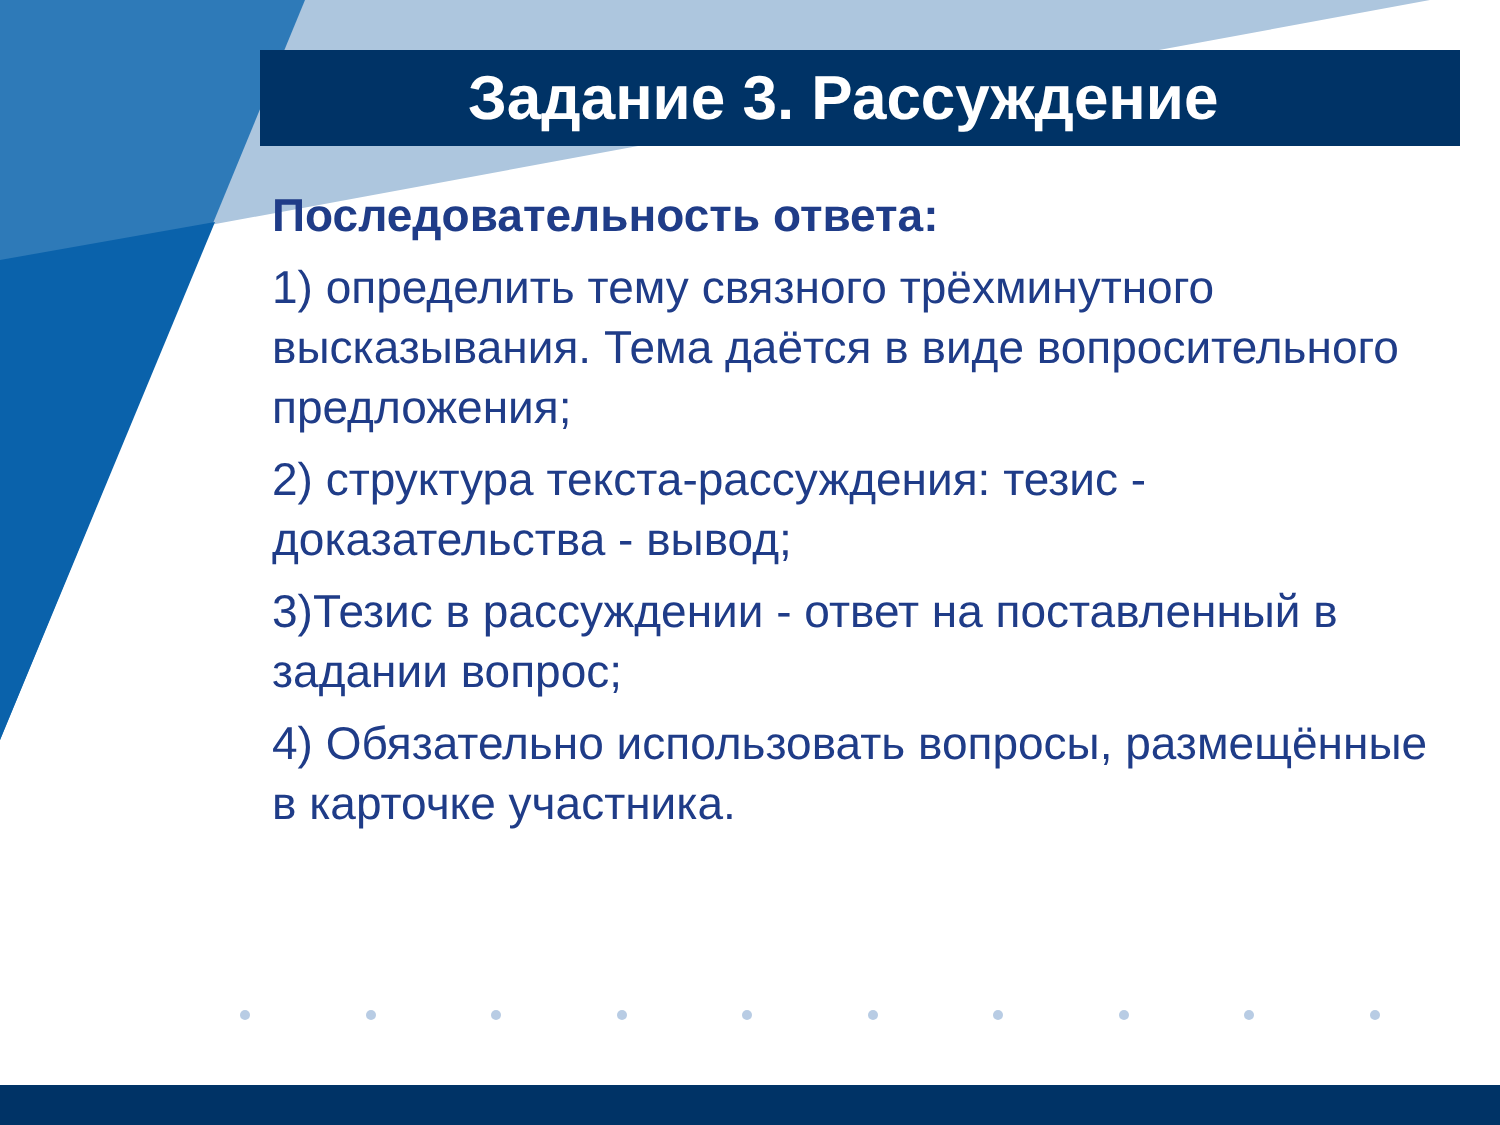Задание 3. Рассуждение
Последовательность ответа:
1) определить тему связного трёхминутного высказывания. Тема даётся в виде вопросительного предложения;
2) структура текста-рассуждения: тезис - доказательства - вывод;
3)Тезис в рассуждении - ответ на поставленный в задании вопрос;
4) Обязательно использовать вопросы, размещённые в карточке участника.